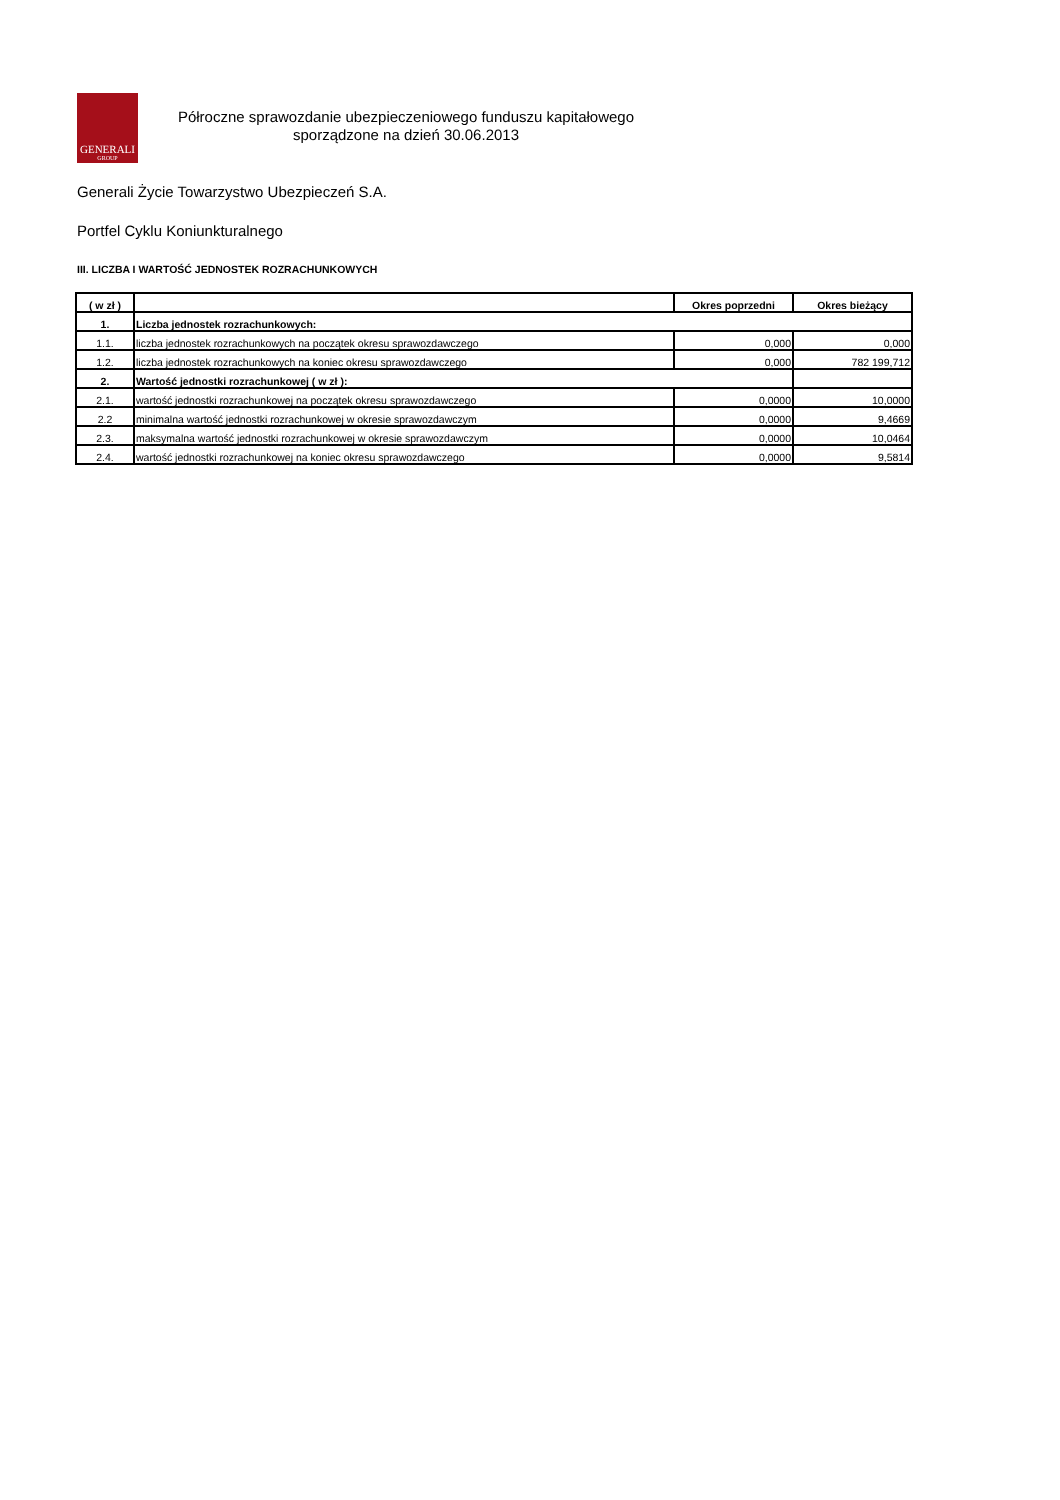GENERALI
GROUP
Półroczne sprawozdanie ubezpieczeniowego funduszu kapitałowego
sporządzone na dzień 30.06.2013
Generali Życie Towarzystwo Ubezpieczeń S.A.
Portfel Cyklu Koniunkturalnego
III. LICZBA I WARTOŚĆ JEDNOSTEK ROZRACHUNKOWYCH
| ( w zł ) | | Okres poprzedni | Okres bieżący |
| --- | --- | --- | --- |
| 1. | Liczba jednostek rozrachunkowych: | | |
| 1.1. | liczba jednostek rozrachunkowych na początek okresu sprawozdawczego | 0,000 | 0,000 |
| 1.2. | liczba jednostek rozrachunkowych na koniec okresu sprawozdawczego | 0,000 | 782 199,712 |
| 2. | Wartość jednostki rozrachunkowej ( w zł ): | | |
| 2.1. | wartość jednostki rozrachunkowej na początek okresu sprawozdawczego | 0,0000 | 10,0000 |
| 2.2 | minimalna wartość jednostki rozrachunkowej w okresie sprawozdawczym | 0,0000 | 9,4669 |
| 2.3. | maksymalna wartość jednostki rozrachunkowej w okresie sprawozdawczym | 0,0000 | 10,0464 |
| 2.4. | wartość jednostki rozrachunkowej na koniec okresu sprawozdawczego | 0,0000 | 9,5814 |